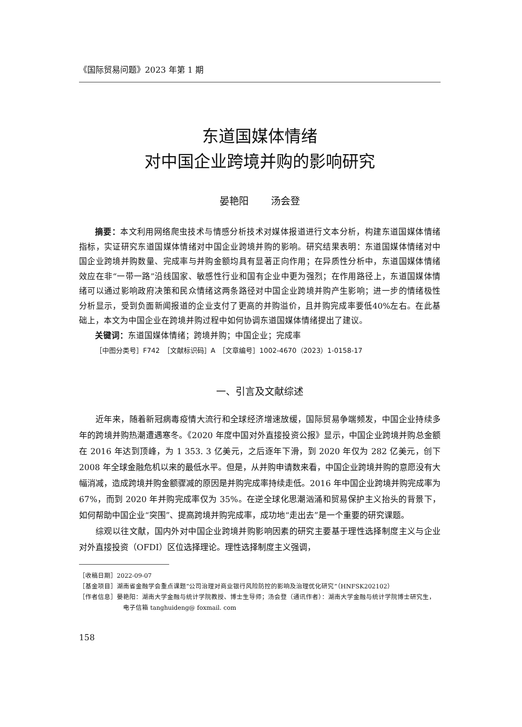《国际贸易问题》2023 年第 1 期
东道国媒体情绪
对中国企业跨境并购的影响研究
晏艳阳 汤会登
摘要：本文利用网络爬虫技术与情感分析技术对媒体报道进行文本分析，构建东道国媒体情绪指标，实证研究东道国媒体情绪对中国企业跨境并购的影响。研究结果表明：东道国媒体情绪对中国企业跨境并购数量、完成率与并购金额均具有显著正向作用；在异质性分析中，东道国媒体情绪效应在非“一带一路”沿线国家、敏感性行业和国有企业中更为强烈；在作用路径上，东道国媒体情绪可以通过影响政府决策和民众情绪这两条路径对中国企业跨境并购产生影响；进一步的情绪极性分析显示，受到负面新闻报道的企业支付了更高的并购溢价，且并购完成率要低40%左右。在此基础上，本文为中国企业在跨境并购过程中如何协调东道国媒体情绪提出了建议。
关键词：东道国媒体情绪；跨境并购；中国企业；完成率
［中图分类号］F742　［文献标识码］A　［文章编号］1002-4670（2023）1-0158-17
一、引言及文献综述
近年来，随着新冠病毒疫情大流行和全球经济增速放缓，国际贸易争端频发，中国企业持续多年的跨境并购热潮遭遇寒冬。《2020 年度中国对外直接投资公报》显示，中国企业跨境并购总金额在 2016 年达到顶峰，为 1 353. 3 亿美元，之后逐年下滑，到 2020 年仅为 282 亿美元，创下 2008 年全球金融危机以来的最低水平。但是，从并购申请数来看，中国企业跨境并购的意愿没有大幅消减，造成跨境并购金额骤减的原因是并购完成率持续走低。2016 年中国企业跨境并购完成率为 67%，而到 2020 年并购完成率仅为 35%。在逆全球化思潮汹涌和贸易保护主义抬头的背景下，如何帮助中国企业“突围”、提高跨境并购完成率，成功地“走出去”是一个重要的研究课题。
综观以往文献，国内外对中国企业跨境并购影响因素的研究主要基于理性选择制度主义与企业对外直接投资（OFDI）区位选择理论。理性选择制度主义强调，
［收稿日期］2022-09-07
［基金项目］湖南省金融学会重点课题“公司治理对商业银行风险防控的影响及治理优化研究”（HNFSK202102）
［作者信息］晏艳阳：湖南大学金融与统计学院教授、博士生导师；汤会登（通讯作者）：湖南大学金融与统计学院博士研究生，电子信箱 tanghuideng@ foxmail. com
158